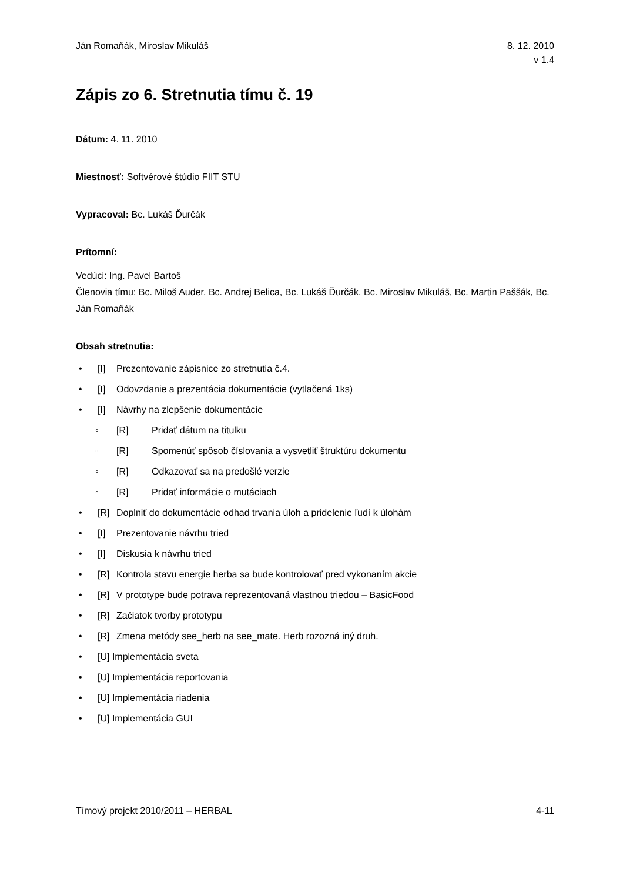Ján Romaňák, Miroslav Mikuláš 8. 12. 2010
v 1.4
Zápis zo 6. Stretnutia tímu č. 19
Dátum: 4. 11. 2010
Miestnosť: Softvérové štúdio FIIT STU
Vypracoval: Bc. Lukáš Ďurčák
Prítomní:
Vedúci: Ing. Pavel Bartoš
Členovia tímu: Bc. Miloš Auder, Bc. Andrej Belica, Bc. Lukáš Ďurčák, Bc. Miroslav Mikuláš, Bc. Martin Paššák, Bc. Ján Romaňák
Obsah stretnutia:
• [I] Prezentovanie zápisnice zo stretnutia č.4.
• [I] Odovzdanie a prezentácia dokumentácie (vytlačená 1ks)
• [I] Návrhy na zlepšenie dokumentácie
◦ [R] Pridať dátum na titulku
◦ [R] Spomenúť spôsob číslovania a vysvetliť štruktúru dokumentu
◦ [R] Odkazovať sa na predošlé verzie
◦ [R] Pridať informácie o mutáciach
• [R] Doplniť do dokumentácie odhad trvania úloh a pridelenie ľudí k úlohám
• [I] Prezentovanie návrhu tried
• [I] Diskusia k návrhu tried
• [R] Kontrola stavu energie herba sa bude kontrolovať pred vykonaním akcie
• [R] V prototype bude potrava reprezentovaná vlastnou triedou – BasicFood
• [R] Začiatok tvorby prototypu
• [R] Zmena metódy see_herb na see_mate. Herb rozozná iný druh.
• [U] Implementácia sveta
• [U] Implementácia reportovania
• [U] Implementácia riadenia
• [U] Implementácia GUI
Tímový projekt 2010/2011 – HERBAL 4-11